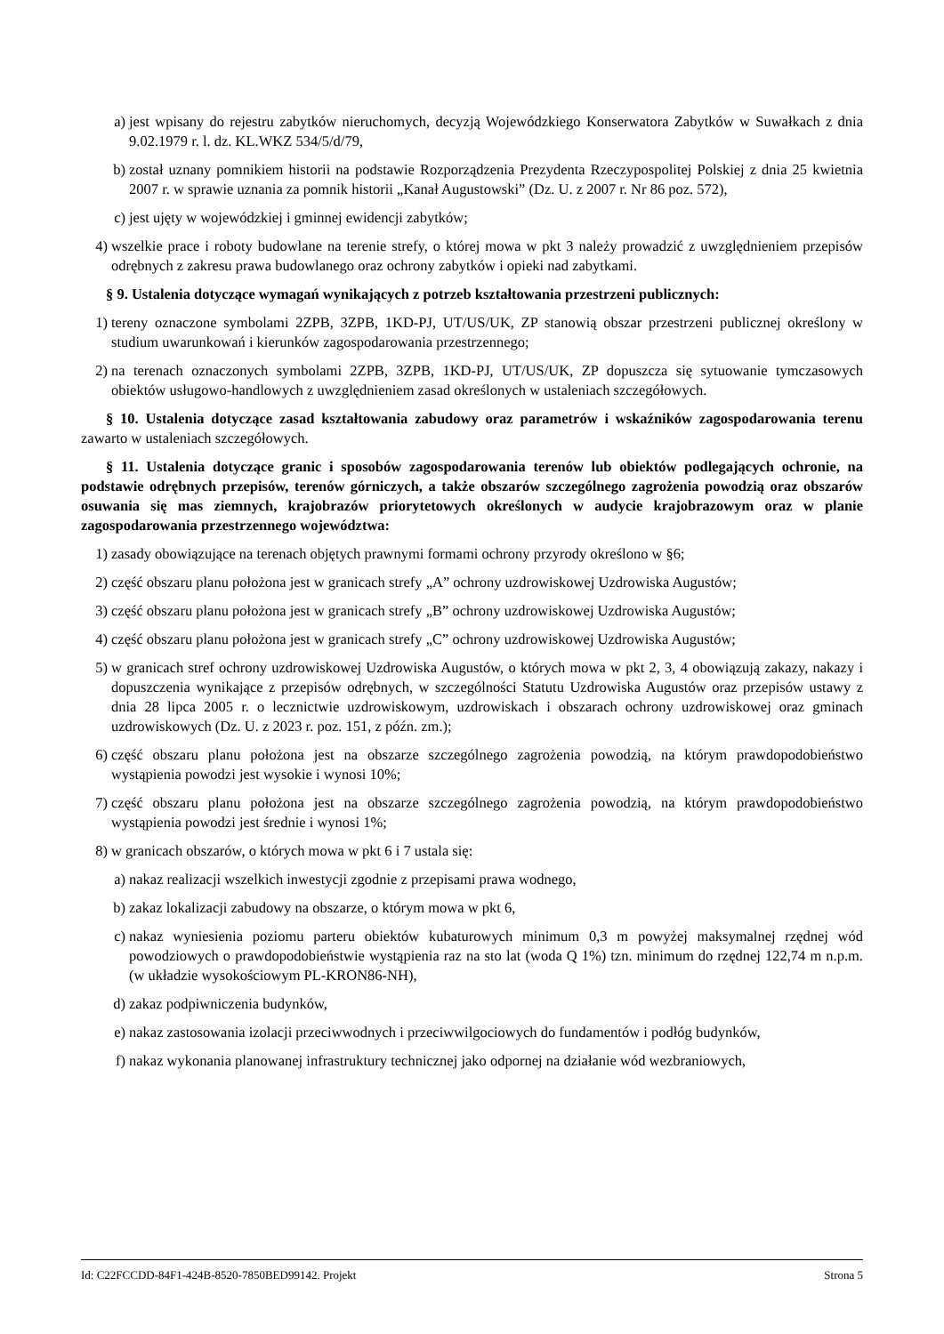a) jest wpisany do rejestru zabytków nieruchomych, decyzją Wojewódzkiego Konserwatora Zabytków w Suwałkach z dnia 9.02.1979 r. l. dz. KL.WKZ 534/5/d/79,
b) został uznany pomnikiem historii na podstawie Rozporządzenia Prezydenta Rzeczypospolitej Polskiej z dnia 25 kwietnia 2007 r. w sprawie uznania za pomnik historii „Kanał Augustowski” (Dz. U. z 2007 r. Nr 86 poz. 572),
c) jest ujęty w wojewódzkiej i gminnej ewidencji zabytków;
4) wszelkie prace i roboty budowlane na terenie strefy, o której mowa w pkt 3 należy prowadzić z uwzględnieniem przepisów odrębnych z zakresu prawa budowlanego oraz ochrony zabytków i opieki nad zabytkami.
§ 9. Ustalenia dotyczące wymagań wynikających z potrzeb kształtowania przestrzeni publicznych:
1) tereny oznaczone symbolami 2ZPB, 3ZPB, 1KD-PJ, UT/US/UK, ZP stanowią obszar przestrzeni publicznej określony w studium uwarunkowań i kierunków zagospodarowania przestrzennego;
2) na terenach oznaczonych symbolami 2ZPB, 3ZPB, 1KD-PJ, UT/US/UK, ZP dopuszcza się sytuowanie tymczasowych obiektów usługowo-handlowych z uwzględnieniem zasad określonych w ustaleniach szczegółowych.
§ 10. Ustalenia dotyczące zasad kształtowania zabudowy oraz parametrów i wskaźników zagospodarowania terenu zawarto w ustaleniach szczegółowych.
§ 11. Ustalenia dotyczące granic i sposobów zagospodarowania terenów lub obiektów podlegających ochronie, na podstawie odrębnych przepisów, terenów górniczych, a także obszarów szczególnego zagrożenia powodzią oraz obszarów osuwania się mas ziemnych, krajobrazów priorytetowych określonych w audycie krajobrazowym oraz w planie zagospodarowania przestrzennego województwa:
1) zasady obowiązujące na terenach objętych prawnymi formami ochrony przyrody określono w §6;
2) część obszaru planu położona jest w granicach strefy „A” ochrony uzdrowiskowej Uzdrowiska Augustów;
3) część obszaru planu położona jest w granicach strefy „B” ochrony uzdrowiskowej Uzdrowiska Augustów;
4) część obszaru planu położona jest w granicach strefy „C” ochrony uzdrowiskowej Uzdrowiska Augustów;
5) w granicach stref ochrony uzdrowiskowej Uzdrowiska Augustów, o których mowa w pkt 2, 3, 4 obowiązują zakazy, nakazy i dopuszczenia wynikające z przepisów odrębnych, w szczególności Statutu Uzdrowiska Augustów oraz przepisów ustawy z dnia 28 lipca 2005 r. o lecznictwie uzdrowiskowym, uzdrowiskach i obszarach ochrony uzdrowiskowej oraz gminach uzdrowiskowych (Dz. U. z 2023 r. poz. 151, z późn. zm.);
6) część obszaru planu położona jest na obszarze szczególnego zagrożenia powodzią, na którym prawdopodobieństwo wystąpienia powodzi jest wysokie i wynosi 10%;
7) część obszaru planu położona jest na obszarze szczególnego zagrożenia powodzią, na którym prawdopodobieństwo wystąpienia powodzi jest średnie i wynosi 1%;
8) w granicach obszarów, o których mowa w pkt 6 i 7 ustala się:
a) nakaz realizacji wszelkich inwestycji zgodnie z przepisami prawa wodnego,
b) zakaz lokalizacji zabudowy na obszarze, o którym mowa w pkt 6,
c) nakaz wyniesienia poziomu parteru obiektów kubaturowych minimum 0,3 m powyżej maksymalnej rzędnej wód powodziowych o prawdopodobieństwie wystąpienia raz na sto lat (woda Q 1%) tzn. minimum do rzędnej 122,74 m n.p.m. (w układzie wysokościowym PL-KRON86-NH),
d) zakaz podpiwniczenia budynków,
e) nakaz zastosowania izolacji przeciwwodnych i przeciwwilgociowych do fundamentów i podłóg budynków,
f) nakaz wykonania planowanej infrastruktury technicznej jako odpornej na działanie wód wezbraniowych,
Id: C22FCCDD-84F1-424B-8520-7850BED99142. Projekt Strona 5